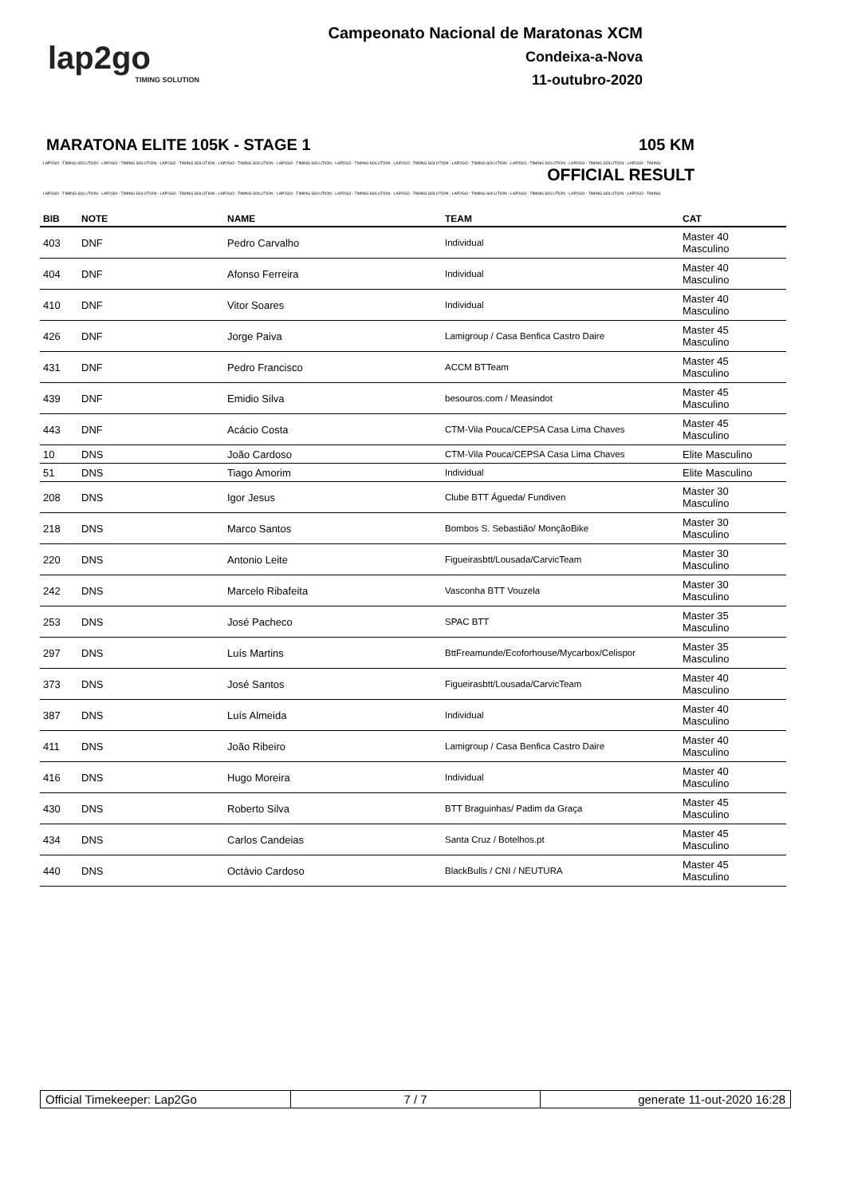lap2go
TIMING SOLUTION
Campeonato Nacional de Maratonas XCM
Condeixa-a-Nova
11-outubro-2020
MARATONA ELITE 105K - STAGE 1 105 KM
LAP2GO - TIMING SOLUTION - LAP2GO - TIMING SOLUTION - LAP2GO - TIMING SOLUTION - LAP2GO - TIMING SOLUTION - LAP2GO - TIMING SOLUTION - LAP2GO - TIMING SOLUTION - LAP2GO - TIMING SOLUTION - LAP2GO - TIMING SOLUTION - LAP2GO - TIMING SOLUTION - LAP2GO - TIMING SOLUTION - LAP2GO - TIMING
OFFICIAL RESULT
LAP2GO - TIMING SOLUTION - LAP2GO - TIMING SOLUTION - LAP2GO - TIMING SOLUTION - LAP2GO - TIMING SOLUTION - LAP2GO - TIMING SOLUTION - LAP2GO - TIMING SOLUTION - LAP2GO - TIMING SOLUTION - LAP2GO - TIMING SOLUTION - LAP2GO - TIMING SOLUTION - LAP2GO - TIMING SOLUTION - LAP2GO - TIMING
| BIB | NOTE | NAME | TEAM | CAT |
| --- | --- | --- | --- | --- |
| 403 | DNF | Pedro Carvalho | Individual | Master 40 Masculino |
| 404 | DNF | Afonso Ferreira | Individual | Master 40 Masculino |
| 410 | DNF | Vitor Soares | Individual | Master 40 Masculino |
| 426 | DNF | Jorge Paiva | Lamigroup / Casa Benfica Castro Daire | Master 45 Masculino |
| 431 | DNF | Pedro Francisco | ACCM BTTeam | Master 45 Masculino |
| 439 | DNF | Emidio Silva | besouros.com / Measindot | Master 45 Masculino |
| 443 | DNF | Acácio Costa | CTM-Vila Pouca/CEPSA Casa Lima Chaves | Master 45 Masculino |
| 10 | DNS | João Cardoso | CTM-Vila Pouca/CEPSA Casa Lima Chaves | Elite Masculino |
| 51 | DNS | Tiago Amorim | Individual | Elite Masculino |
| 208 | DNS | Igor Jesus | Clube BTT Águeda/ Fundiven | Master 30 Masculino |
| 218 | DNS | Marco Santos | Bombos S. Sebastião/ MonçãoBike | Master 30 Masculino |
| 220 | DNS | Antonio Leite | Figueirasbtt/Lousada/CarvicTeam | Master 30 Masculino |
| 242 | DNS | Marcelo Ribafeita | Vasconha BTT Vouzela | Master 30 Masculino |
| 253 | DNS | José Pacheco | SPAC BTT | Master 35 Masculino |
| 297 | DNS | Luís Martins | BttFreamunde/Ecoforhouse/Mycarbox/Celispor | Master 35 Masculino |
| 373 | DNS | José Santos | Figueirasbtt/Lousada/CarvicTeam | Master 40 Masculino |
| 387 | DNS | Luís Almeida | Individual | Master 40 Masculino |
| 411 | DNS | João Ribeiro | Lamigroup / Casa Benfica Castro Daire | Master 40 Masculino |
| 416 | DNS | Hugo Moreira | Individual | Master 40 Masculino |
| 430 | DNS | Roberto Silva | BTT Braguinhas/ Padim da Graça | Master 45 Masculino |
| 434 | DNS | Carlos Candeias | Santa Cruz / Botelhos.pt | Master 45 Masculino |
| 440 | DNS | Octávio Cardoso | BlackBulls / CNI / NEUTURA | Master 45 Masculino |
Official Timekeeper: Lap2Go 7 / 7 generate 11-out-2020 16:28